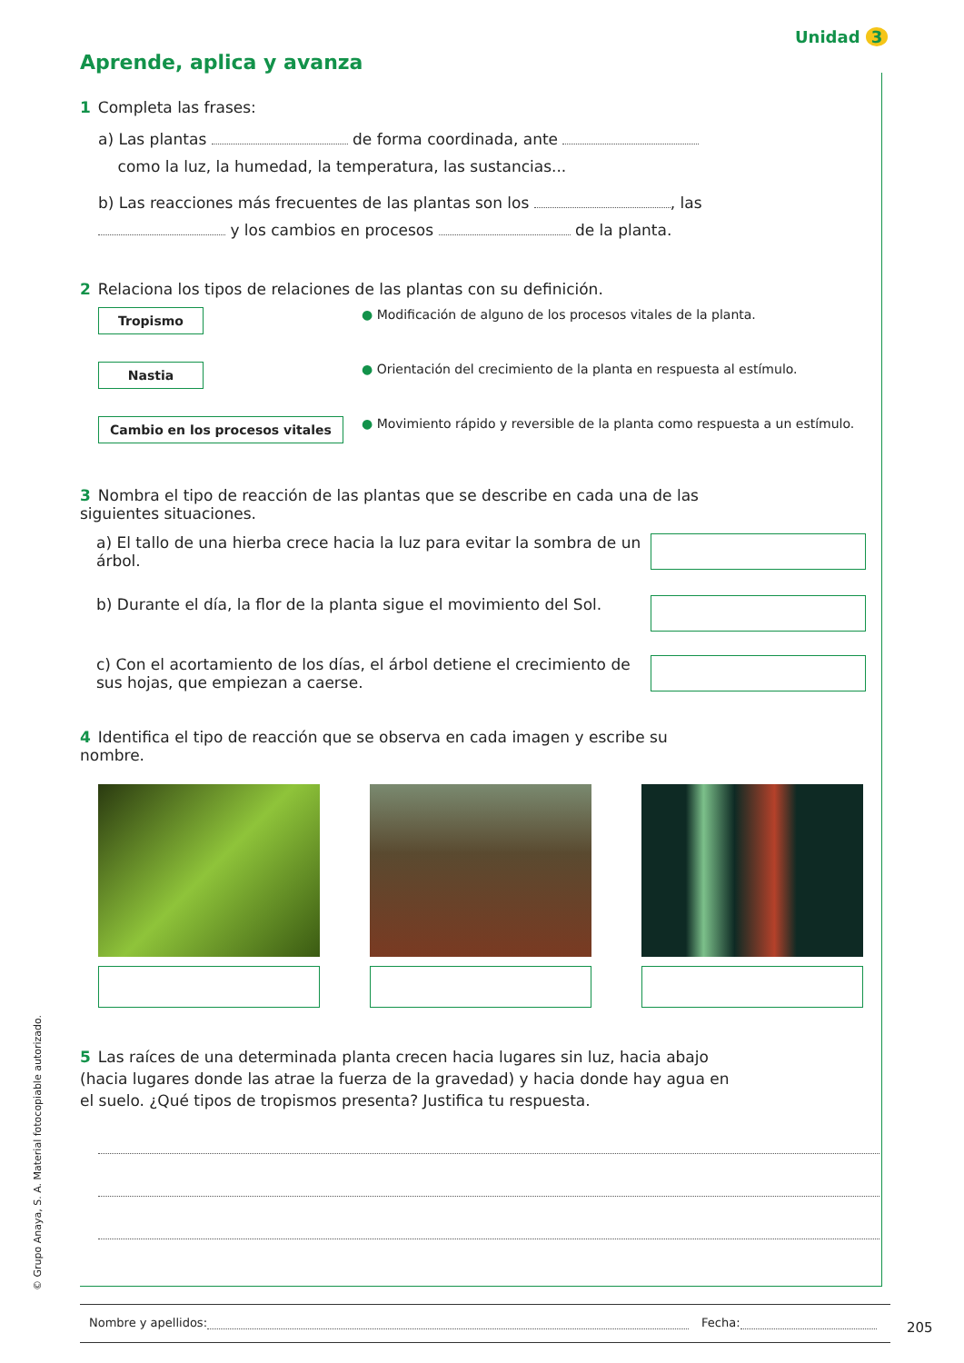Unidad 3
Aprende, aplica y avanza
1 Completa las frases:
a) Las plantas de forma coordinada, ante
como la luz, la humedad, la temperatura, las sustancias...
b) Las reacciones más frecuentes de las plantas son los , las
y los cambios en procesos de la planta.
2 Relaciona los tipos de relaciones de las plantas con su definición.
Tropismo
● Modificación de alguno de los procesos vitales de la planta.
Nastia
● Orientación del crecimiento de la planta en respuesta al estímulo.
Cambio en los procesos vitales
● Movimiento rápido y reversible de la planta como respuesta a un estímulo.
3 Nombra el tipo de reacción de las plantas que se describe en cada una de las siguientes situaciones.
a) El tallo de una hierba crece hacia la luz para evitar la sombra de un árbol.
b) Durante el día, la flor de la planta sigue el movimiento del Sol.
c) Con el acortamiento de los días, el árbol detiene el crecimiento de sus hojas, que empiezan a caerse.
4 Identifica el tipo de reacción que se observa en cada imagen y escribe su nombre.
5 Las raíces de una determinada planta crecen hacia lugares sin luz, hacia abajo (hacia lugares donde las atrae la fuerza de la gravedad) y hacia donde hay agua en el suelo. ¿Qué tipos de tropismos presenta? Justifica tu respuesta.
Nombre y apellidos: Fecha:
205
© Grupo Anaya, S. A. Material fotocopiable autorizado.